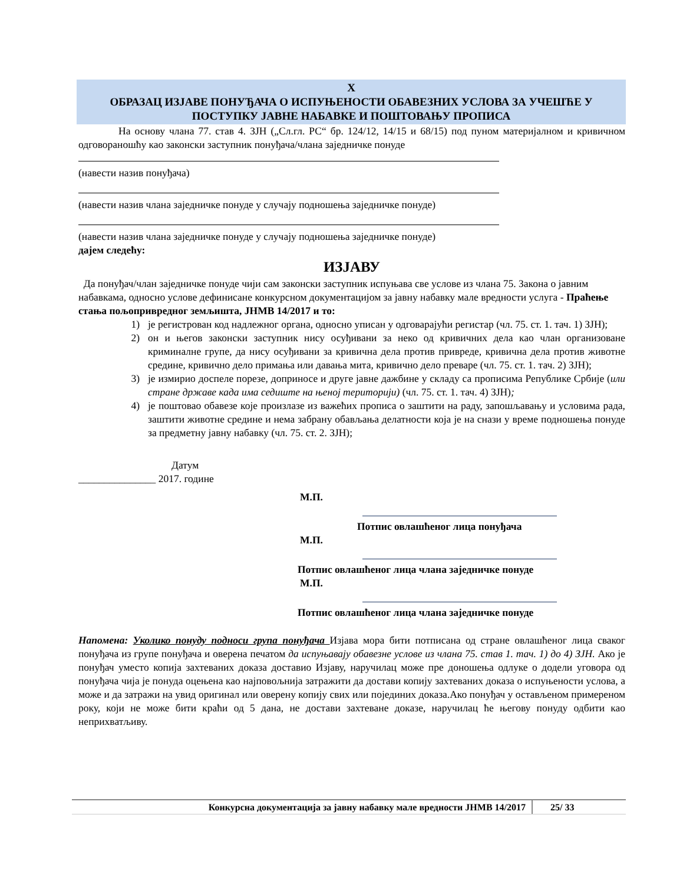X
ОБРАЗАЦ ИЗЈАВЕ ПОНУЂАЧА О ИСПУЊЕНОСТИ ОБАВЕЗНИХ УСЛОВА ЗА УЧЕШЋЕ У ПОСТУПКУ ЈАВНЕ НАБАВКЕ И ПОШТОВАЊУ ПРОПИСА
На основу члана 77. став 4. ЗЈН („Сл.гл. РС“ бр. 124/12, 14/15 и 68/15) под пуном материјалном и кривичном одговораношћу као законски заступник понуђача/члана заједничке понуде
(навести назив понуђача)
(навести назив члана заједничке понуде у случају подношења заједничке понуде)
(навести назив члана заједничке понуде у случају подношења заједничке понуде)
дајем следећу:
ИЗЈАВУ
Да понуђач/члан заједничке понуде чији сам законски заступник испуњава све услове из члана 75. Закона о јавним набавкама, односно услове дефинисане конкурсном документацијом за јавну набавку мале вредности услуга - Праћење стања пољопривредног земљишта, ЈНМВ 14/2017 и то:
1) је регистрован код надлежног органа, односно уписан у одговарајући регистар (чл. 75. ст. 1. тач. 1) ЗЈН);
2) он и његов законски заступник нису осуђивани за неко од кривичних дела као члан организоване криминалне групе, да нису осуђивани за кривична дела против привреде, кривична дела против животне средине, кривично дело примања или давања мита, кривично дело преваре (чл. 75. ст. 1. тач. 2) ЗЈН);
3) је измирио доспеле порезе, доприносе и друге јавне дажбине у складу са прописима Републике Србије (или стране државе када има седиште на њеној територији) (чл. 75. ст. 1. тач. 4) ЗЈН);
4) је поштовао обавезе које произлазе из важећих прописа о заштити на раду, запошљавању и условима рада, заштити животне средине и нема забрану обављања делатности која је на снази у време подношења понуде за предметну јавну набавку (чл. 75. ст. 2. ЗЈН);
Датум
_______________ 2017. године
М.П.
Потпис овлашћеног лица понуђача
М.П.
Потпис овлашћеног лица члана заједничке понуде
М.П.
Потпис овлашћеног лица члана заједничке понуде
Напомена: Уколико понуду подноси група понуђача Изјава мора бити потписана од стране овлашћеног лица сваког понуђача из групе понуђача и оверена печатом да испуњавају обавезне услове из члана 75. став 1. тач. 1) до 4) ЗЈН. Ако је понуђач уместо копија захтеваних доказа доставио Изјаву, наручилац може пре доношења одлуке о додели уговора од понуђача чија је понуда оцењена као најповољнија затражити да достави копију захтеваних доказа о испуњености услова, а може и да затражи на увид оригинал или оверену копију свих или појединих доказа.Ако понуђач у остављеном примереном року, који не може бити краћи од 5 дана, не достави захтеване доказе, наручилац ће његову понуду одбити као неприхватљиву.
Конкурсна документација за јавну набавку мале вредности ЈНМВ 14/2017 25/ 33